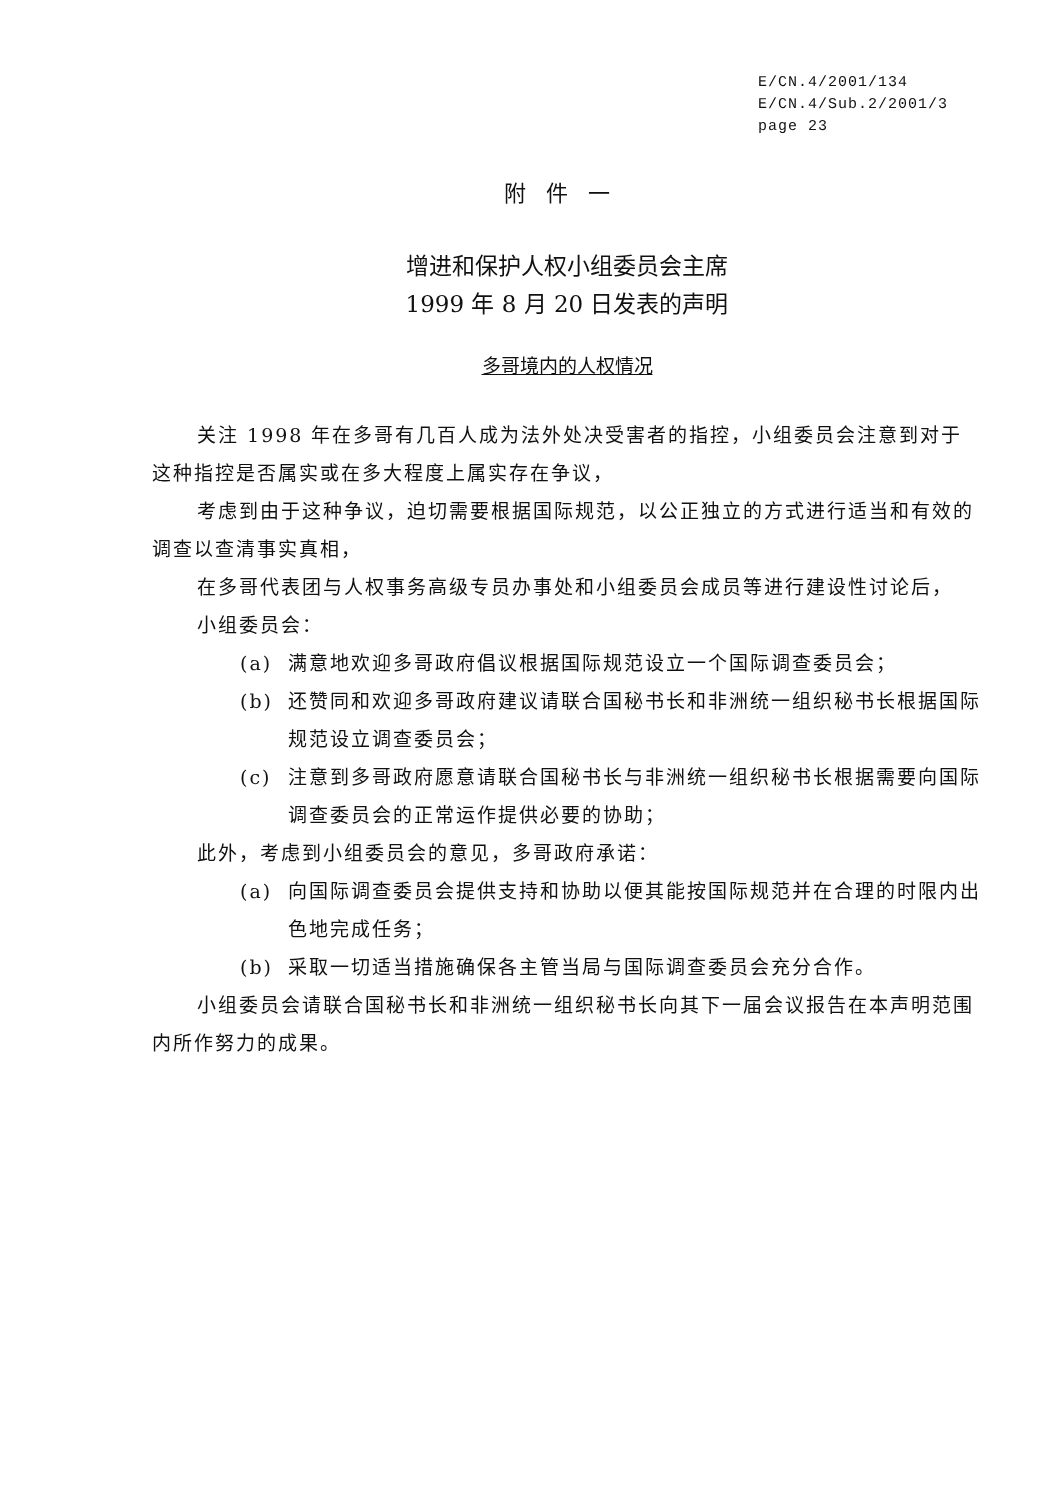E/CN.4/2001/134
E/CN.4/Sub.2/2001/3
page 23
附件一
增进和保护人权小组委员会主席
1999 年 8 月 20 日发表的声明
多哥境内的人权情况
关注 1998 年在多哥有几百人成为法外处决受害者的指控，小组委员会注意到对于这种指控是否属实或在多大程度上属实存在争议，
考虑到由于这种争议，迫切需要根据国际规范，以公正独立的方式进行适当和有效的调查以查清事实真相，
在多哥代表团与人权事务高级专员办事处和小组委员会成员等进行建设性讨论后，
小组委员会：
(a) 满意地欢迎多哥政府倡议根据国际规范设立一个国际调查委员会；
(b) 还赞同和欢迎多哥政府建议请联合国秘书长和非洲统一组织秘书长根据国际规范设立调查委员会；
(c) 注意到多哥政府愿意请联合国秘书长与非洲统一组织秘书长根据需要向国际调查委员会的正常运作提供必要的协助；
此外，考虑到小组委员会的意见，多哥政府承诺：
(a) 向国际调查委员会提供支持和协助以便其能按国际规范并在合理的时限内出色地完成任务；
(b) 采取一切适当措施确保各主管当局与国际调查委员会充分合作。
小组委员会请联合国秘书长和非洲统一组织秘书长向其下一届会议报告在本声明范围内所作努力的成果。